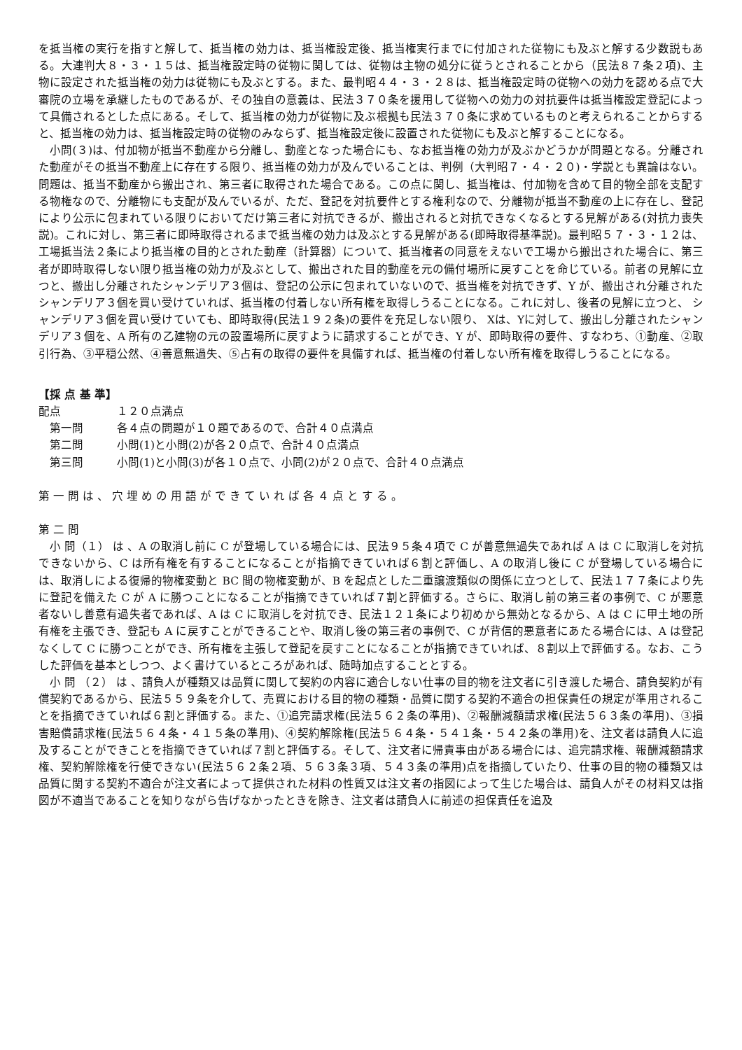を抵当権の実行を指すと解して、抵当権の効力は、抵当権設定後、抵当権実行までに付加された従物にも及ぶと解する少数説もある。大連判大８・３・１５は、抵当権設定時の従物に関しては、従物は主物の処分に従うとされることから（民法８７条２項)、主物に設定された抵当権の効力は従物にも及ぶとする。また、最判昭４４・３・２８は、抵当権設定時の従物への効力を認める点で大審院の立場を承継したものであるが、その独自の意義は、民法３７０条を援用して従物への効力の対抗要件は抵当権設定登記によって具備されるとした点にある。そして、抵当権の効力が従物に及ぶ根拠も民法３７０条に求めているものと考えられることからすると、抵当権の効力は、抵当権設定時の従物のみならず、抵当権設定後に設置された従物にも及ぶと解することになる。
　小問(３)は、付加物が抵当不動産から分離し、動産となった場合にも、なお抵当権の効力が及ぶかどうかが問題となる。分離された動産がその抵当不動産上に存在する限り、抵当権の効力が及んでいることは、判例（大判昭７・４・２０)・学説とも異論はない。問題は、抵当不動産から搬出され、第三者に取得された場合である。この点に関し、抵当権は、付加物を含めて目的物全部を支配する物権なので、分離物にも支配が及んでいるが、ただ、登記を対抗要件とする権利なので、分離物が抵当不動産の上に存在し、登記により公示に包まれている限りにおいてだけ第三者に対抗できるが、搬出されると対抗できなくなるとする見解がある(対抗力喪失説)。これに対し、第三者に即時取得されるまで抵当権の効力は及ぶとする見解がある(即時取得基準説)。最判昭５７・３・１２は、工場抵当法２条により抵当権の目的とされた動産（計算器）について、抵当権者の同意をえないで工場から搬出された場合に、第三者が即時取得しない限り抵当権の効力が及ぶとして、搬出された目的動産を元の備付場所に戻すことを命じている。前者の見解に立つと、搬出し分離されたシャンデリア３個は、登記の公示に包まれていないので、抵当権を対抗できず、Y が、搬出され分離されたシャンデリア３個を買い受けていれば、抵当権の付着しない所有権を取得しうることになる。これに対し、後者の見解に立つと、 シャンデリア３個を買い受けていても、即時取得(民法１９２条)の要件を充足しない限り、 Xは、Yに対して、搬出し分離されたシャンデリア３個を、A 所有の乙建物の元の設置場所に戻すように請求することができ、Y が、即時取得の要件、すなわち、①動産、②取引行為、③平穏公然、④善意無過失、⑤占有の取得の要件を具備すれば、抵当権の付着しない所有権を取得しうることになる。
【採 点 基 準】
配点 １２０点満点
　第一問 各４点の問題が１０題であるので、合計４０点満点
　第二問 小問(1)と小問(2)が各２０点で、合計４０点満点
　第三問 小問(1)と小問(3)が各１０点で、小問(2)が２０点で、合計４０点満点
第一問は、穴埋めの用語ができていれば各４点とする。
第 二 問
　小 問（１） は 、A の取消し前に C が登場している場合には、民法９５条４項で C が善意無過失であれば A は C に取消しを対抗できないから、C は所有権を有することになることが指摘できていれば６割と評価し、A の取消し後に C が登場している場合には、取消しによる復帰的物権変動と BC 間の物権変動が、B を起点とした二重譲渡類似の関係に立つとして、民法１７７条により先に登記を備えた C が A に勝つことになることが指摘できていれば７割と評価する。さらに、取消し前の第三者の事例で、C が悪意者ないし善意有過失者であれば、A は C に取消しを対抗でき、民法１２１条により初めから無効となるから、A は C に甲土地の所有権を主張でき、登記も A に戻すことができることや、取消し後の第三者の事例で、C が背信的悪意者にあたる場合には、A は登記なくして C に勝つことができ、所有権を主張して登記を戻すことになることが指摘できていれば、８割以上で評価する。なお、こうした評価を基本としつつ、よく書けているところがあれば、随時加点することとする。
　小 問 （２） は 、請負人が種類又は品質に関して契約の内容に適合しない仕事の目的物を注文者に引き渡した場合、請負契約が有償契約であるから、民法５５９条を介して、売買における目的物の種類・品質に関する契約不適合の担保責任の規定が準用されることを指摘できていれば６割と評価する。また、①追完請求権(民法５６２条の準用)、②報酬減額請求権(民法５６３条の準用)、③損害賠償請求権(民法５６４条・４１５条の準用)、④契約解除権(民法５６４条・５４１条・５４２条の準用)を、注文者は請負人に追及することができことを指摘できていれば７割と評価する。そして、注文者に帰責事由がある場合には、追完請求権、報酬減額請求権、契約解除権を行使できない(民法５６２条２項、５６３条３項、５４３条の準用)点を指摘していたり、仕事の目的物の種類又は品質に関する契約不適合が注文者によって提供された材料の性質又は注文者の指図によって生じた場合は、請負人がその材料又は指図が不適当であることを知りながら告げなかったときを除き、注文者は請負人に前述の担保責任を追及